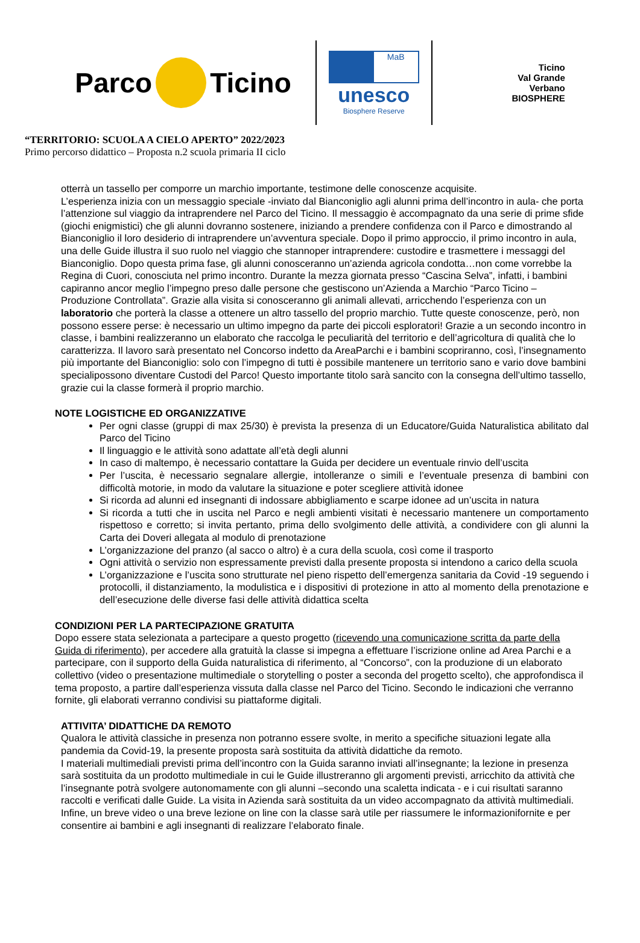Parco Ticino
MaB
unesco
Biosphere Reserve
Ticino
Val Grande
Verbano
BIOSPHERE
“TERRITORIO: SCUOLA A CIELO APERTO” 2022/2023
Primo percorso didattico – Proposta n.2 scuola primaria II ciclo
otterrà un tassello per comporre un marchio importante, testimone delle conoscenze acquisite.
L’esperienza inizia con un messaggio speciale -inviato dal Bianconiglio agli alunni prima dell’incontro in aula- che porta l’attenzione sul viaggio da intraprendere nel Parco del Ticino. Il messaggio è accompagnato da una serie di prime sfide (giochi enigmistici) che gli alunni dovranno sostenere, iniziando a prendere confidenza con il Parco e dimostrando al Bianconiglio il loro desiderio di intraprendere un’avventura speciale. Dopo il primo approccio, il primo incontro in aula, una delle Guide illustra il suo ruolo nel viaggio che stannoper intraprendere: custodire e trasmettere i messaggi del Bianconiglio. Dopo questa prima fase, gli alunni conosceranno un’azienda agricola condotta…non come vorrebbe la Regina di Cuori, conosciuta nel primo incontro. Durante la mezza giornata presso “Cascina Selva”, infatti, i bambini capiranno ancor meglio l’impegno preso dalle persone che gestiscono un’Azienda a Marchio “Parco Ticino – Produzione Controllata”. Grazie alla visita si conosceranno gli animali allevati, arricchendo l’esperienza con un laboratorio che porterà la classe a ottenere un altro tassello del proprio marchio. Tutte queste conoscenze, però, non possono essere perse: è necessario un ultimo impegno da parte dei piccoli esploratori! Grazie a un secondo incontro in classe, i bambini realizzeranno un elaborato che raccolga le peculiarità del territorio e dell’agricoltura di qualità che lo caratterizza. Il lavoro sarà presentato nel Concorso indetto da AreaParchi e i bambini scopriranno, così, l’insegnamento più importante del Bianconiglio: solo con l’impegno di tutti è possibile mantenere un territorio sano e vario dove bambini specialipossono diventare Custodi del Parco! Questo importante titolo sarà sancito con la consegna dell’ultimo tassello, grazie cui la classe formerà il proprio marchio.
NOTE LOGISTICHE ED ORGANIZZATIVE
Per ogni classe (gruppi di max 25/30) è prevista la presenza di un Educatore/Guida Naturalistica abilitato dal Parco del Ticino
Il linguaggio e le attività sono adattate all’età degli alunni
In caso di maltempo, è necessario contattare la Guida per decidere un eventuale rinvio dell’uscita
Per l’uscita, è necessario segnalare allergie, intolleranze o simili e l’eventuale presenza di bambini con difficoltà motorie, in modo da valutare la situazione e poter scegliere attività idonee
Si ricorda ad alunni ed insegnanti di indossare abbigliamento e scarpe idonee ad un’uscita in natura
Si ricorda a tutti che in uscita nel Parco e negli ambienti visitati è necessario mantenere un comportamento rispettoso e corretto; si invita pertanto, prima dello svolgimento delle attività, a condividere con gli alunni la Carta dei Doveri allegata al modulo di prenotazione
L’organizzazione del pranzo (al sacco o altro) è a cura della scuola, così come il trasporto
Ogni attività o servizio non espressamente previsti dalla presente proposta si intendono a carico della scuola
L’organizzazione e l’uscita sono strutturate nel pieno rispetto dell’emergenza sanitaria da Covid -19 seguendo i protocolli, il distanziamento, la modulistica e i dispositivi di protezione in atto al momento della prenotazione e dell’esecuzione delle diverse fasi delle attività didattica scelta
CONDIZIONI PER LA PARTECIPAZIONE GRATUITA
Dopo essere stata selezionata a partecipare a questo progetto (ricevendo una comunicazione scritta da parte della Guida di riferimento), per accedere alla gratuità la classe si impegna a effettuare l’iscrizione online ad Area Parchi e a partecipare, con il supporto della Guida naturalistica di riferimento, al “Concorso”, con la produzione di un elaborato collettivo (video o presentazione multimediale o storytelling o poster a seconda del progetto scelto), che approfondisca il tema proposto, a partire dall’esperienza vissuta dalla classe nel Parco del Ticino. Secondo le indicazioni che verranno fornite, gli elaborati verranno condivisi su piattaforme digitali.
ATTIVITA’ DIDATTICHE DA REMOTO
Qualora le attività classiche in presenza non potranno essere svolte, in merito a specifiche situazioni legate alla pandemia da Covid-19, la presente proposta sarà sostituita da attività didattiche da remoto.
I materiali multimediali previsti prima dell’incontro con la Guida saranno inviati all’insegnante; la lezione in presenza sarà sostituita da un prodotto multimediale in cui le Guide illustreranno gli argomenti previsti, arricchito da attività che l’insegnante potrà svolgere autonomamente con gli alunni –secondo una scaletta indicata - e i cui risultati saranno raccolti e verificati dalle Guide. La visita in Azienda sarà sostituita da un video accompagnato da attività multimediali. Infine, un breve video o una breve lezione on line con la classe sarà utile per riassumere le informazionifornite e per consentire ai bambini e agli insegnanti di realizzare l’elaborato finale.